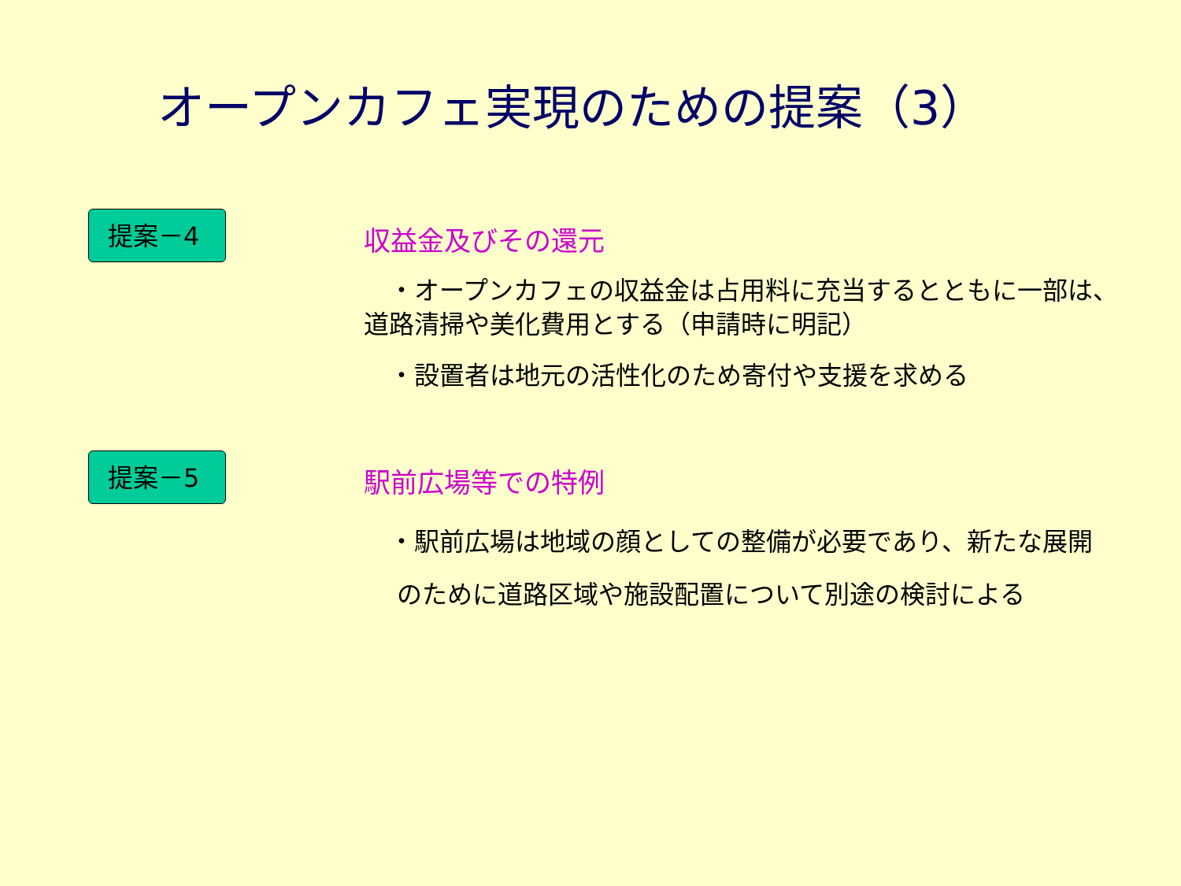オープンカフェ実現のための提案（3）
提案－4
収益金及びその還元
　・オープンカフェの収益金は占用料に充当するとともに一部は、
道路清掃や美化費用とする（申請時に明記）
　・設置者は地元の活性化のため寄付や支援を求める
提案－5
駅前広場等での特例
　・駅前広場は地域の顔としての整備が必要であり、新たな展開
　 のために道路区域や施設配置について別途の検討による